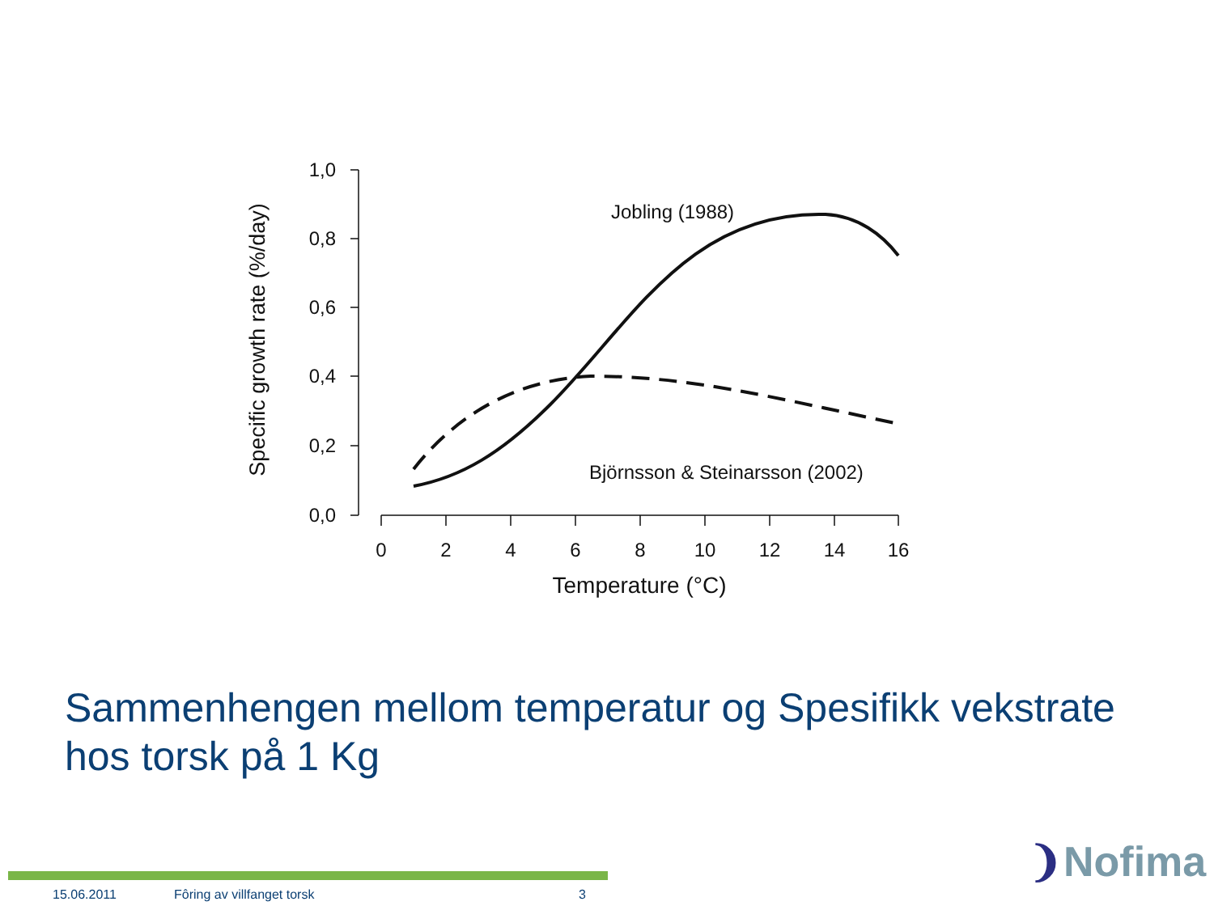1,0
0,8
0,6
0,4
0,2
0,0
0
2
4
6
8
10
12
14
16
Temperature (°C)
Jobling (1988)
Björnsson & Steinarsson (2002)
Specific growth rate (%/day)
Sammenhengen mellom temperatur og Spesifikk vekstrate hos torsk på 1 Kg
15.06.2011 Fôring av villfanget torsk 3
❩Nofima